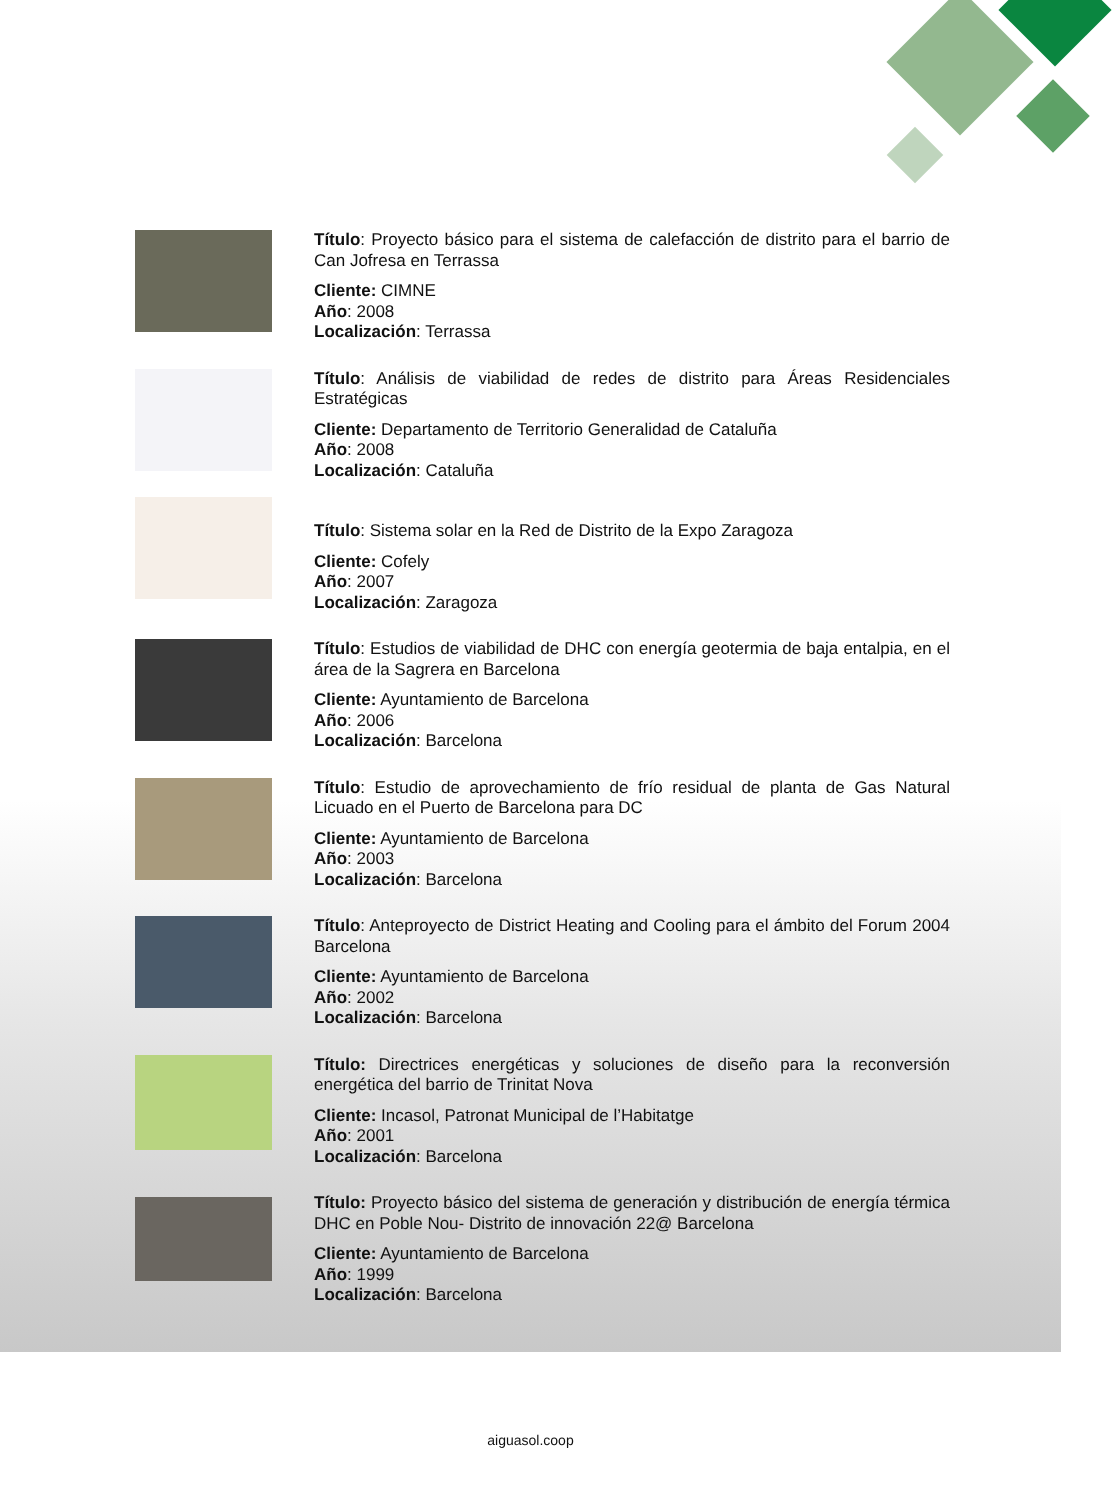Título: Proyecto básico para el sistema de calefacción de distrito para el barrio de Can Jofresa en Terrassa
Cliente: CIMNE
Año: 2008
Localización: Terrassa
Título: Análisis de viabilidad de redes de distrito para Áreas Residenciales Estratégicas
Cliente: Departamento de Territorio Generalidad de Cataluña
Año: 2008
Localización: Cataluña
Título: Sistema solar en la Red de Distrito de la Expo Zaragoza
Cliente: Cofely
Año: 2007
Localización: Zaragoza
Título: Estudios de viabilidad de DHC con energía geotermia de baja entalpia, en el área de la Sagrera en Barcelona
Cliente: Ayuntamiento de Barcelona
Año: 2006
Localización: Barcelona
Título: Estudio de aprovechamiento de frío residual de planta de Gas Natural Licuado en el Puerto de Barcelona para DC
Cliente: Ayuntamiento de Barcelona
Año: 2003
Localización: Barcelona
Título: Anteproyecto de District Heating and Cooling para el ámbito del Forum 2004 Barcelona
Cliente: Ayuntamiento de Barcelona
Año: 2002
Localización: Barcelona
Título: Directrices energéticas y soluciones de diseño para la reconversión energética del barrio de Trinitat Nova
Cliente: Incasol, Patronat Municipal de l’Habitatge
Año: 2001
Localización: Barcelona
Título: Proyecto básico del sistema de generación y distribución de energía térmica DHC en Poble Nou- Distrito de innovación 22@ Barcelona
Cliente: Ayuntamiento de Barcelona
Año: 1999
Localización: Barcelona
aiguasol.coop